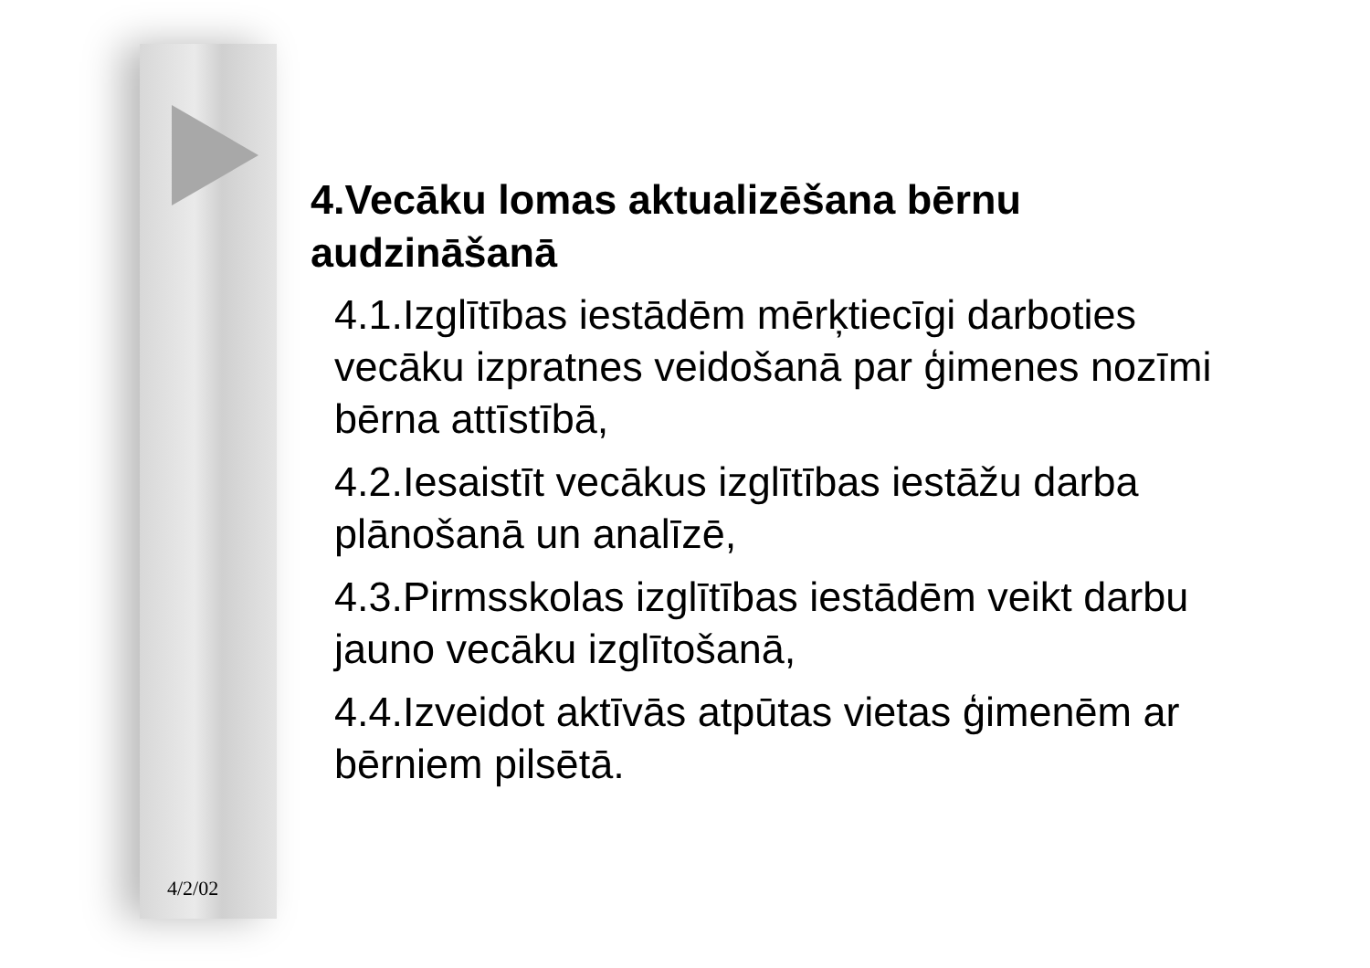4.Vecāku lomas aktualizēšana bērnu audzināšanā
4.1.Izglītības iestādēm mērķtiecīgi darboties vecāku izpratnes veidošanā par ģimenes nozīmi bērna attīstībā,
4.2.Iesaistīt vecākus izglītības iestāžu darba plānošanā un analīzē,
4.3.Pirmsskolas izglītības iestādēm veikt darbu jauno vecāku izglītošanā,
4.4.Izveidot aktīvās atpūtas vietas ģimenēm ar bērniem pilsētā.
4/2/02